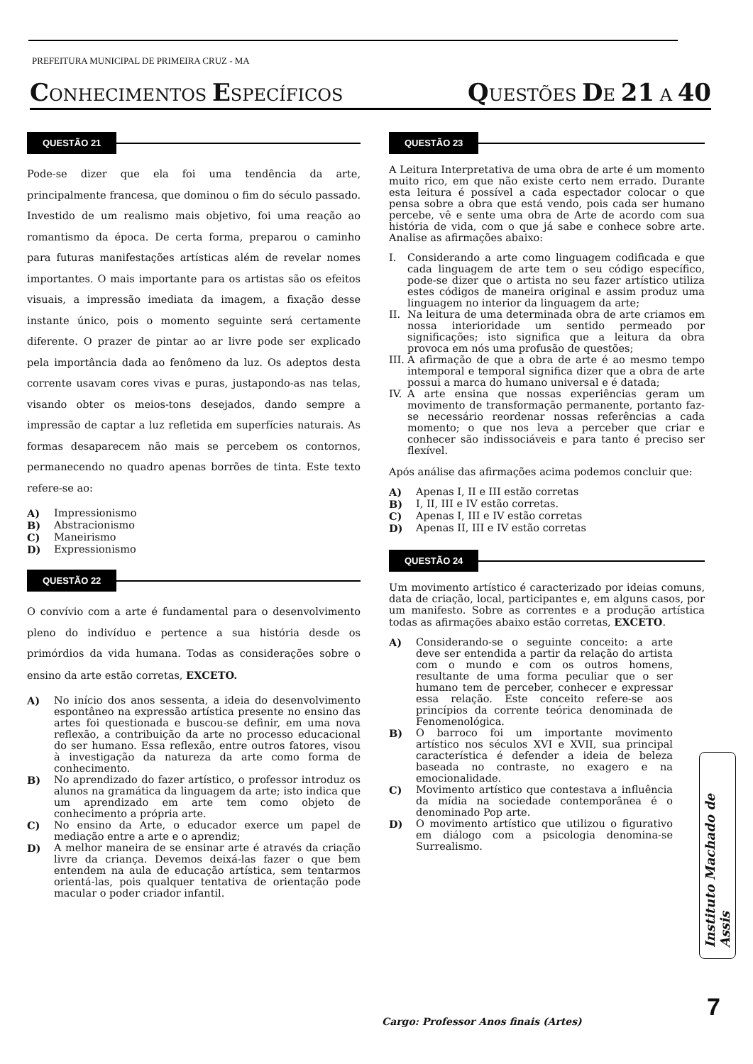PREFEITURA MUNICIPAL DE PRIMEIRA CRUZ - MA
CONHECIMENTOS ESPECÍFICOS
QUESTÕES DE 21 A 40
QUESTÃO 21
Pode-se dizer que ela foi uma tendência da arte, principalmente francesa, que dominou o fim do século passado. Investido de um realismo mais objetivo, foi uma reação ao romantismo da época. De certa forma, preparou o caminho para futuras manifestações artísticas além de revelar nomes importantes. O mais importante para os artistas são os efeitos visuais, a impressão imediata da imagem, a fixação desse instante único, pois o momento seguinte será certamente diferente. O prazer de pintar ao ar livre pode ser explicado pela importância dada ao fenômeno da luz. Os adeptos desta corrente usavam cores vivas e puras, justapondo-as nas telas, visando obter os meios-tons desejados, dando sempre a impressão de captar a luz refletida em superfícies naturais. As formas desaparecem não mais se percebem os contornos, permanecendo no quadro apenas borrões de tinta. Este texto refere-se ao:
A) Impressionismo
B) Abstracionismo
C) Maneirismo
D) Expressionismo
QUESTÃO 22
O convívio com a arte é fundamental para o desenvolvimento pleno do indivíduo e pertence a sua história desde os primórdios da vida humana. Todas as considerações sobre o ensino da arte estão corretas, EXCETO.
A) No início dos anos sessenta, a ideia do desenvolvimento espontâneo na expressão artística presente no ensino das artes foi questionada e buscou-se definir, em uma nova reflexão, a contribuição da arte no processo educacional do ser humano. Essa reflexão, entre outros fatores, visou à investigação da natureza da arte como forma de conhecimento.
B) No aprendizado do fazer artístico, o professor introduz os alunos na gramática da linguagem da arte; isto indica que um aprendizado em arte tem como objeto de conhecimento a própria arte.
C) No ensino da Arte, o educador exerce um papel de mediação entre a arte e o aprendiz;
D) A melhor maneira de se ensinar arte é através da criação livre da criança. Devemos deixá-las fazer o que bem entendem na aula de educação artística, sem tentarmos orientá-las, pois qualquer tentativa de orientação pode macular o poder criador infantil.
QUESTÃO 23
A Leitura Interpretativa de uma obra de arte é um momento muito rico, em que não existe certo nem errado. Durante esta leitura é possível a cada espectador colocar o que pensa sobre a obra que está vendo, pois cada ser humano percebe, vê e sente uma obra de Arte de acordo com sua história de vida, com o que já sabe e conhece sobre arte. Analise as afirmações abaixo:
I. Considerando a arte como linguagem codificada e que cada linguagem de arte tem o seu código específico, pode-se dizer que o artista no seu fazer artístico utiliza estes códigos de maneira original e assim produz uma linguagem no interior da linguagem da arte;
II.
Na leitura de uma determinada obra de arte criamos em nossa interioridade um sentido permeado por significações; isto significa que a leitura da obra provoca em nós uma profusão de questões;
III.
A afirmação de que a obra de arte é ao mesmo tempo intemporal e temporal significa dizer que a obra de arte possui a marca do humano universal e é datada;
IV.
A arte ensina que nossas experiências geram um movimento de transformação permanente, portanto faz-se necessário reordenar nossas referências a cada momento; o que nos leva a perceber que criar e conhecer são indissociáveis e para tanto é preciso ser flexível.
Após análise das afirmações acima podemos concluir que:
A) Apenas I, II e III estão corretas
B) I, II, III e IV estão corretas.
C) Apenas I, III e IV estão corretas
D) Apenas II, III e IV estão corretas
QUESTÃO 24
Um movimento artístico é caracterizado por ideias comuns, data de criação, local, participantes e, em alguns casos, por um manifesto. Sobre as correntes e a produção artística todas as afirmações abaixo estão corretas, EXCETO.
A) Considerando-se o seguinte conceito: a arte deve ser entendida a partir da relação do artista com o mundo e com os outros homens, resultante de uma forma peculiar que o ser humano tem de perceber, conhecer e expressar essa relação. Este conceito refere-se aos princípios da corrente teórica denominada de Fenomenológica.
B) O barroco foi um importante movimento artístico nos séculos XVI e XVII, sua principal característica é defender a ideia de beleza baseada no contraste, no exagero e na emocionalidade.
C) Movimento artístico que contestava a influência da mídia na sociedade contemporânea é o denominado Pop arte.
D) O movimento artístico que utilizou o figurativo em diálogo com a psicologia denomina-se Surrealismo.
Instituto Machado de Assis
7
Cargo: Professor Anos finais (Artes)